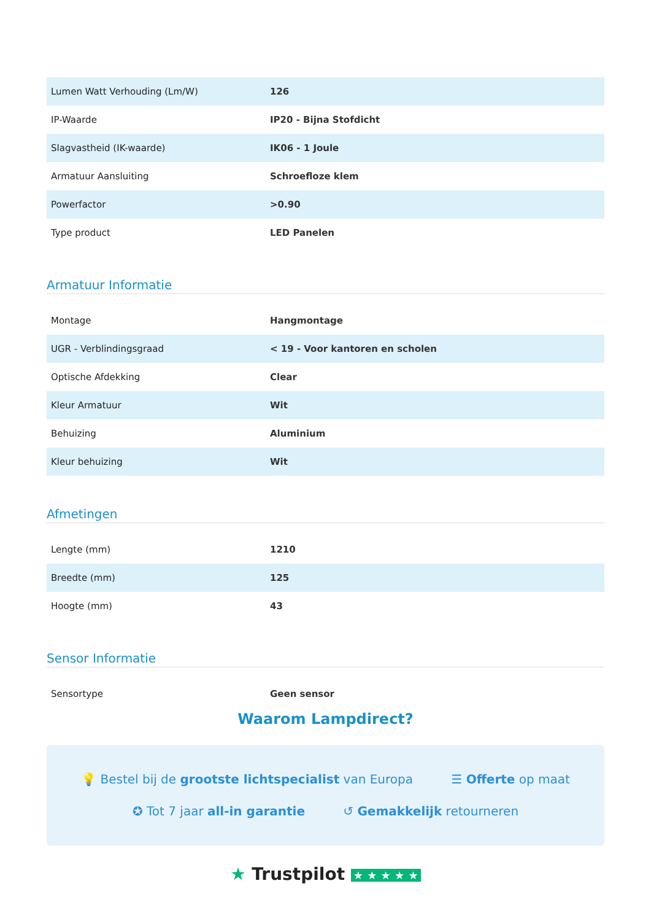| Lumen Watt Verhouding (Lm/W) | 126 |
| IP-Waarde | IP20 - Bijna Stofdicht |
| Slagvastheid (IK-waarde) | IK06 - 1 Joule |
| Armatuur Aansluiting | Schroefloze klem |
| Powerfactor | >0.90 |
| Type product | LED Panelen |
Armatuur Informatie
| Montage | Hangmontage |
| UGR - Verblindingsgraad | < 19 - Voor kantoren en scholen |
| Optische Afdekking | Clear |
| Kleur Armatuur | Wit |
| Behuizing | Aluminium |
| Kleur behuizing | Wit |
Afmetingen
| Lengte (mm) | 1210 |
| Breedte (mm) | 125 |
| Hoogte (mm) | 43 |
Sensor Informatie
| Sensortype | Geen sensor |
Waarom Lampdirect?
💡 Bestel bij de grootste lichtspecialist van Europa ☰ Offerte op maat
✪ Tot 7 jaar all-in garantie ↺ Gemakkelijk retourneren
★ Trustpilot ★ ★ ★ ★ ★